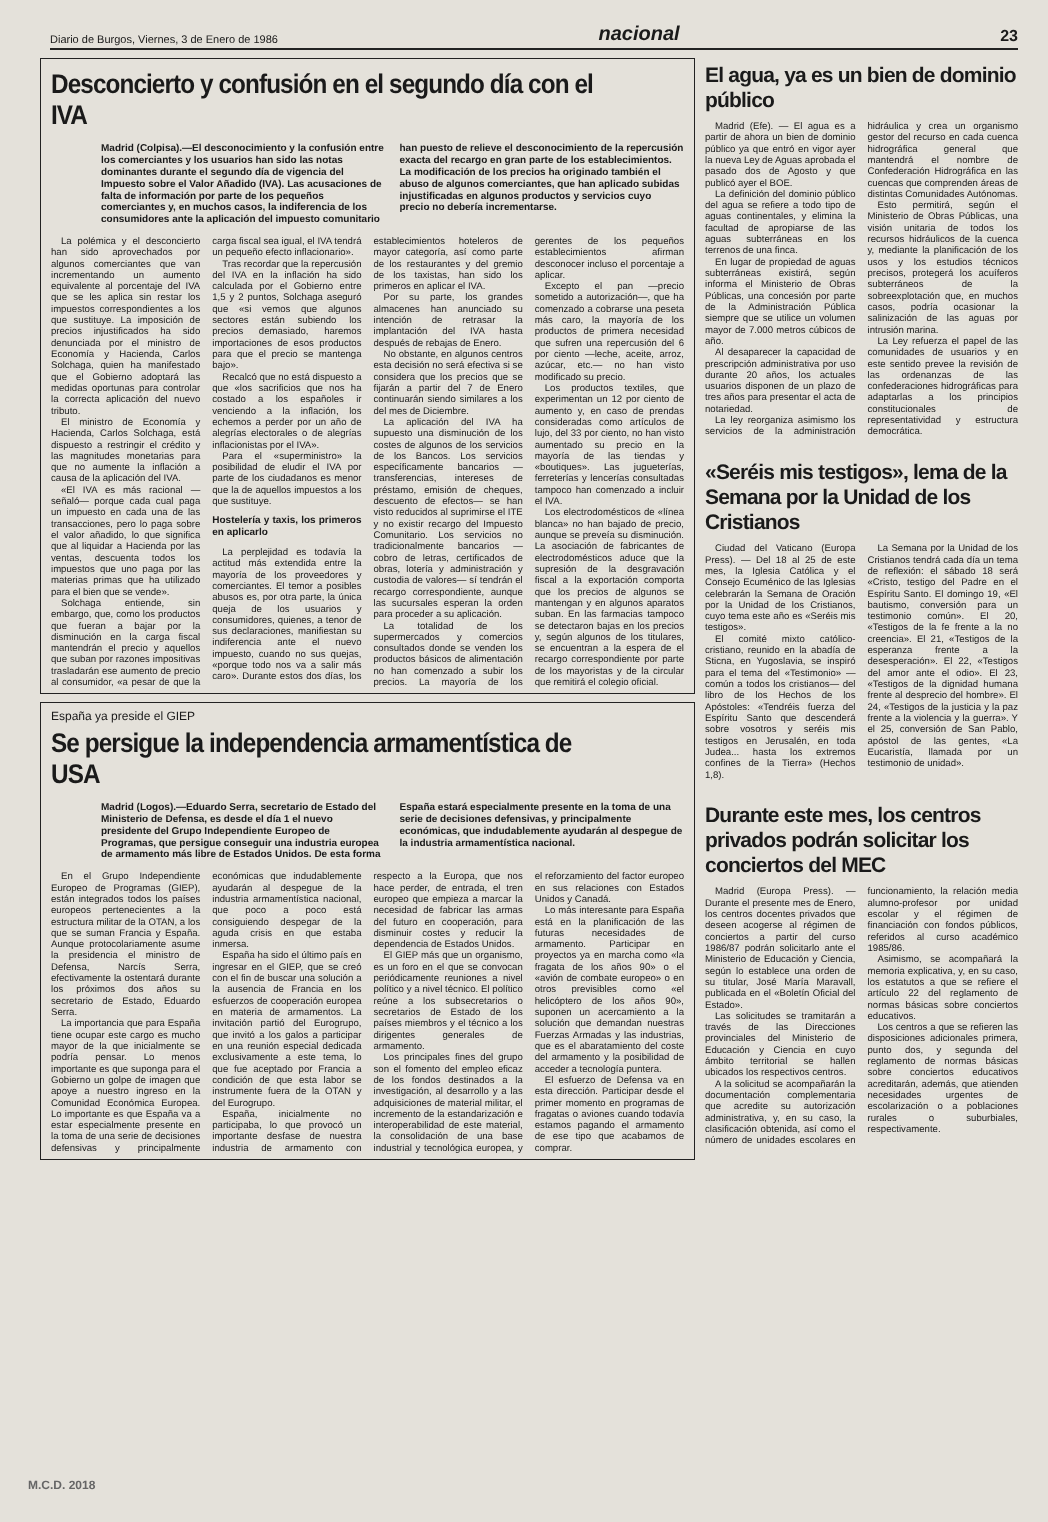Diario de Burgos, Viernes, 3 de Enero de 1986 nacional 23
Desconcierto y confusión en el segundo día con el IVA
Madrid (Colpisa).—El desconocimiento y la confusión entre los comerciantes y los usuarios han sido las notas dominantes durante el segundo día de vigencia del Impuesto sobre el Valor Añadido (IVA). Las acusaciones de falta de información por parte de los pequeños comerciantes y, en muchos casos, la indiferencia de los consumidores ante la aplicación del impuesto comunitario han puesto de relieve el desconocimiento de la repercusión exacta del recargo en gran parte de los establecimientos. La modificación de los precios ha originado también el abuso de algunos comerciantes, que han aplicado subidas injustificadas en algunos productos y servicios cuyo precio no debería incrementarse.
La polémica y el desconcierto han sido aprovechados por algunos comerciantes que van incrementando un aumento equivalente al porcentaje del IVA que se les aplica sin restar los impuestos correspondientes a los que sustituye. La imposición de precios injustificados ha sido denunciada por el ministro de Economía y Hacienda, Carlos Solchaga, quien ha manifestado que el Gobierno adoptará las medidas oportunas para controlar la correcta aplicación del nuevo tributo.
El ministro de Economía y Hacienda, Carlos Solchaga, está dispuesto a restringir el crédito y las magnitudes monetarias para que no aumente la inflación a causa de la aplicación del IVA.
«El IVA es más racional —señaló— porque cada cual paga un impuesto en cada una de las transacciones, pero lo paga sobre el valor añadido, lo que significa que al liquidar a Hacienda por las ventas, descuenta todos los impuestos que uno paga por las materias primas que ha utilizado para el bien que se vende».
Solchaga entiende, sin embargo, que, como los productos que fueran a bajar por la disminución en la carga fiscal mantendrán el precio y aquellos que suban por razones impositivas trasladarán ese aumento de precio al consumidor, «a pesar de que la carga fiscal sea igual, el IVA tendrá un pequeño efecto inflacionario».
Tras recordar que la repercusión del IVA en la inflación ha sido calculada por el Gobierno entre 1,5 y 2 puntos, Solchaga aseguró que «si vemos que algunos sectores están subiendo los precios demasiado, haremos importaciones de esos productos para que el precio se mantenga bajo».
Recalcó que no está dispuesto a que «los sacrificios que nos ha costado a los españoles ir venciendo a la inflación, los echemos a perder por un año de alegrías electorales o de alegrías inflacionistas por el IVA».
Para el «superministro» la posibilidad de eludir el IVA por parte de los ciudadanos es menor que la de aquellos impuestos a los que sustituye.
Hostelería y taxis, los primeros en aplicarlo
La perplejidad es todavía la actitud más extendida entre la mayoría de los proveedores y comerciantes. El temor a posibles abusos es, por otra parte, la única queja de los usuarios y consumidores, quienes, a tenor de sus declaraciones, manifiestan su indiferencia ante el nuevo impuesto, cuando no sus quejas, «porque todo nos va a salir más caro». Durante estos dos días, los establecimientos hoteleros de mayor categoría, así como parte de los restaurantes y del gremio de los taxistas, han sido los primeros en aplicar el IVA.
Por su parte, los grandes almacenes han anunciado su intención de retrasar la implantación del IVA hasta después de rebajas de Enero.
No obstante, en algunos centros esta decisión no será efectiva si se considera que los precios que se fijarán a partir del 7 de Enero continuarán siendo similares a los del mes de Diciembre.
La aplicación del IVA ha supuesto una disminución de los costes de algunos de los servicios de los Bancos. Los servicios específicamente bancarios —transferencias, intereses de préstamo, emisión de cheques, descuento de efectos— se han visto reducidos al suprimirse el ITE y no existir recargo del Impuesto Comunitario. Los servicios no tradicionalmente bancarios —cobro de letras, certificados de obras, lotería y administración y custodia de valores— sí tendrán el recargo correspondiente, aunque las sucursales esperan la orden para proceder a su aplicación.
La totalidad de los supermercados y comercios consultados donde se venden los productos básicos de alimentación no han comenzado a subir los precios. La mayoría de los gerentes de los pequeños establecimientos afirman desconocer incluso el porcentaje a aplicar.
Excepto el pan —precio sometido a autorización—, que ha comenzado a cobrarse una peseta más caro, la mayoría de los productos de primera necesidad que sufren una repercusión del 6 por ciento —leche, aceite, arroz, azúcar, etc.— no han visto modificado su precio.
Los productos textiles, que experimentan un 12 por ciento de aumento y, en caso de prendas consideradas como artículos de lujo, del 33 por ciento, no han visto aumentado su precio en la mayoría de las tiendas y «boutiques». Las jugueterías, ferreterías y lencerías consultadas tampoco han comenzado a incluir el IVA.
Los electrodomésticos de «línea blanca» no han bajado de precio, aunque se preveía su disminución. La asociación de fabricantes de electrodomésticos aduce que la supresión de la desgravación fiscal a la exportación comporta que los precios de algunos se mantengan y en algunos aparatos suban. En las farmacias tampoco se detectaron bajas en los precios y, según algunos de los titulares, se encuentran a la espera de el recargo correspondiente por parte de los mayoristas y de la circular que remitirá el colegio oficial.
España ya preside el GIEP
Se persigue la independencia armamentística de USA
Madrid (Logos).—Eduardo Serra, secretario de Estado del Ministerio de Defensa, es desde el día 1 el nuevo presidente del Grupo Independiente Europeo de Programas, que persigue conseguir una industria europea de armamento más libre de Estados Unidos. De esta forma España estará especialmente presente en la toma de una serie de decisiones defensivas, y principalmente económicas, que indudablemente ayudarán al despegue de la industria armamentística nacional.
En el Grupo Independiente Europeo de Programas (GIEP), están integrados todos los países europeos pertenecientes a la estructura militar de la OTAN, a los que se suman Francia y España. Aunque protocolariamente asume la presidencia el ministro de Defensa, Narcís Serra, efectivamente la ostentará durante los próximos dos años su secretario de Estado, Eduardo Serra.
La importancia que para España tiene ocupar este cargo es mucho mayor de la que inicialmente se podría pensar. Lo menos importante es que suponga para el Gobierno un golpe de imagen que apoye a nuestro ingreso en la Comunidad Económica Europea. Lo importante es que España va a estar especialmente presente en la toma de una serie de decisiones defensivas y principalmente económicas que indudablemente ayudarán al despegue de la industria armamentística nacional, que poco a poco está consiguiendo despegar de la aguda crisis en que estaba inmersa.
España ha sido el último país en ingresar en el GIEP, que se creó con el fin de buscar una solución a la ausencia de Francia en los esfuerzos de cooperación europea en materia de armamentos. La invitación partió del Eurogrupo, que invitó a los galos a participar en una reunión especial dedicada exclusivamente a este tema, lo que fue aceptado por Francia a condición de que esta labor se instrumente fuera de la OTAN y del Eurogrupo.
España, inicialmente no participaba, lo que provocó un importante desfase de nuestra industria de armamento con respecto a la Europa, que nos hace perder, de entrada, el tren europeo que empieza a marcar la necesidad de fabricar las armas del futuro en cooperación, para disminuir costes y reducir la dependencia de Estados Unidos.
El GIEP más que un organismo, es un foro en el que se convocan periódicamente reuniones a nivel político y a nivel técnico. El político reúne a los subsecretarios o secretarios de Estado de los países miembros y el técnico a los dirigentes generales de armamento.
Los principales fines del grupo son el fomento del empleo eficaz de los fondos destinados a la investigación, al desarrollo y a las adquisiciones de material militar, el incremento de la estandarización e interoperabilidad de este material, la consolidación de una base industrial y tecnológica europea, y el reforzamiento del factor europeo en sus relaciones con Estados Unidos y Canadá.
Lo más interesante para España está en la planificación de las futuras necesidades de armamento. Participar en proyectos ya en marcha como «la fragata de los años 90» o el «avión de combate europeo» o en otros previsibles como «el helicóptero de los años 90», suponen un acercamiento a la solución que demandan nuestras Fuerzas Armadas y las industrias, que es el abaratamiento del coste del armamento y la posibilidad de acceder a tecnología puntera.
El esfuerzo de Defensa va en esta dirección. Participar desde el primer momento en programas de fragatas o aviones cuando todavía estamos pagando el armamento de ese tipo que acabamos de comprar.
El agua, ya es un bien de dominio público
Madrid (Efe). — El agua es a partir de ahora un bien de dominio público ya que entró en vigor ayer la nueva Ley de Aguas aprobada el pasado dos de Agosto y que publicó ayer el BOE.
La definición del dominio público del agua se refiere a todo tipo de aguas continentales, y elimina la facultad de apropiarse de las aguas subterráneas en los terrenos de una finca.
En lugar de propiedad de aguas subterráneas existirá, según informa el Ministerio de Obras Públicas, una concesión por parte de la Administración Pública siempre que se utilice un volumen mayor de 7.000 metros cúbicos de año.
Al desaparecer la capacidad de prescripción administrativa por uso durante 20 años, los actuales usuarios disponen de un plazo de tres años para presentar el acta de notariedad.
La ley reorganiza asimismo los servicios de la administración hidráulica y crea un organismo gestor del recurso en cada cuenca hidrográfica general que mantendrá el nombre de Confederación Hidrográfica en las cuencas que comprenden áreas de distintas Comunidades Autónomas.
Esto permitirá, según el Ministerio de Obras Públicas, una visión unitaria de todos los recursos hidráulicos de la cuenca y, mediante la planificación de los usos y los estudios técnicos precisos, protegerá los acuíferos subterráneos de la sobreexplotación que, en muchos casos, podría ocasionar la salinización de las aguas por intrusión marina.
La Ley refuerza el papel de las comunidades de usuarios y en este sentido prevee la revisión de las ordenanzas de las confederaciones hidrográficas para adaptarlas a los principios constitucionales de representatividad y estructura democrática.
«Seréis mis testigos», lema de la Semana por la Unidad de los Cristianos
Ciudad del Vaticano (Europa Press). — Del 18 al 25 de este mes, la Iglesia Católica y el Consejo Ecuménico de las Iglesias celebrarán la Semana de Oración por la Unidad de los Cristianos, cuyo tema este año es «Seréis mis testigos».
El comité mixto católico-cristiano, reunido en la abadía de Sticna, en Yugoslavia, se inspiró para el tema del «Testimonio» —común a todos los cristianos— del libro de los Hechos de los Apóstoles: «Tendréis fuerza del Espíritu Santo que descenderá sobre vosotros y seréis mis testigos en Jerusalén, en toda Judea... hasta los extremos confines de la Tierra» (Hechos 1,8).
La Semana por la Unidad de los Cristianos tendrá cada día un tema de reflexión: el sábado 18 será «Cristo, testigo del Padre en el Espíritu Santo. El domingo 19, «El bautismo, conversión para un testimonio común». El 20, «Testigos de la fe frente a la no creencia». El 21, «Testigos de la esperanza frente a la desesperación». El 22, «Testigos del amor ante el odio». El 23, «Testigos de la dignidad humana frente al desprecio del hombre». El 24, «Testigos de la justicia y la paz frente a la violencia y la guerra». Y el 25, conversión de San Pablo, apóstol de las gentes, «La Eucaristía, llamada por un testimonio de unidad».
Durante este mes, los centros privados podrán solicitar los conciertos del MEC
Madrid (Europa Press). — Durante el presente mes de Enero, los centros docentes privados que deseen acogerse al régimen de conciertos a partir del curso 1986/87 podrán solicitarlo ante el Ministerio de Educación y Ciencia, según lo establece una orden de su titular, José María Maravall, publicada en el «Boletín Oficial del Estado».
Las solicitudes se tramitarán a través de las Direcciones provinciales del Ministerio de Educación y Ciencia en cuyo ámbito territorial se hallen ubicados los respectivos centros.
A la solicitud se acompañarán la documentación complementaria que acredite su autorización administrativa, y, en su caso, la clasificación obtenida, así como el número de unidades escolares en funcionamiento, la relación media alumno-profesor por unidad escolar y el régimen de financiación con fondos públicos, referidos al curso académico 1985/86.
Asimismo, se acompañará la memoria explicativa, y, en su caso, los estatutos a que se refiere el artículo 22 del reglamento de normas básicas sobre conciertos educativos.
Los centros a que se refieren las disposiciones adicionales primera, punto dos, y segunda del reglamento de normas básicas sobre conciertos educativos acreditarán, además, que atienden necesidades urgentes de escolarización o a poblaciones rurales o suburbiales, respectivamente.
M.C.D. 2018